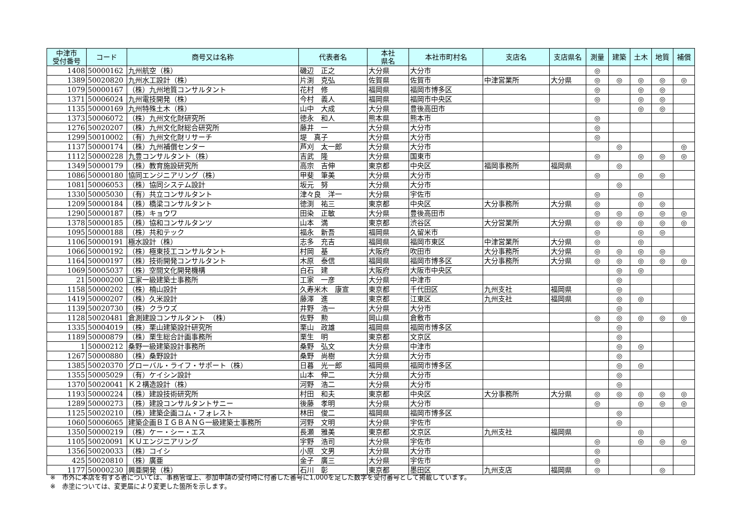| 中津市 受付番号 | コード | 商号又は名称 | 代表者名 | 本社 県名 | 本社市町村名 | 支店名 | 支店県名 | 測量 | 建築 | 土木 | 地質 | 補償 |
| --- | --- | --- | --- | --- | --- | --- | --- | --- | --- | --- | --- | --- |
| 1408 | 50000162 | 九州航空（株） | 磯辺 正之 | 大分県 | 大分市 | | | ◎ | | | | |
| 1389 | 50020820 | 九州水工設計（株） | 片渕 克弘 | 佐賀県 | 佐賀市 | 中津営業所 | 大分県 | ◎ | ◎ | ◎ | ◎ | ◎ |
| 1079 | 50000167 | （株）九州地質コンサルタント | 花村 修 | 福岡県 | 福岡市博多区 | | | ◎ | | ◎ | ◎ | |
| 1371 | 50006024 | 九州電技開発（株） | 今村 義人 | 福岡県 | 福岡市中央区 | | | ◎ | | ◎ | ◎ | |
| 1135 | 50000169 | 九州特殊土木（株） | 山中 大成 | 大分県 | 豊後高田市 | | | | | ◎ | ◎ | |
| 1373 | 50006072 | （株）九州文化財研究所 | 徳永 和人 | 熊本県 | 熊本市 | | | ◎ | | | | |
| 1276 | 50020207 | （株）九州文化財総合研究所 | 藤井 一 | 大分県 | 大分市 | | | ◎ | | | | |
| 1299 | 50010002 | （有）九州文化財リサーチ | 堤 真子 | 大分県 | 大分市 | | | ◎ | | | | |
| 1137 | 50000174 | （株）九州補償センター | 芦刈 太一郎 | 大分県 | 大分市 | | | | ◎ | | | ◎ |
| 1112 | 50000228 | 九豊コンサルタント（株） | 吉武 隆 | 大分県 | 国東市 | | | ◎ | | ◎ | ◎ | ◎ |
| 1349 | 50000179 | （株）教育施設研究所 | 高宗 吉伸 | 東京都 | 中央区 | 福岡事務所 | 福岡県 | | ◎ | | | |
| 1086 | 50000180 | 協同エンジニアリング（株） | 甲斐 筆美 | 大分県 | 大分市 | | | ◎ | | ◎ | ◎ | |
| 1081 | 50006053 | （株）協同システム設計 | 坂元 努 | 大分県 | 大分市 | | | | ◎ | | | |
| 1330 | 50005030 | （有）共立コンサルタント | 津々良 洋一 | 大分県 | 宇佐市 | | | ◎ | | ◎ | | |
| 1209 | 50000184 | （株）橋梁コンサルタント | 徳渕 祐三 | 東京都 | 中央区 | 大分事務所 | 大分県 | ◎ | | ◎ | ◎ | |
| 1290 | 50000187 | （株）キョウワ | 田染 正敏 | 大分県 | 豊後高田市 | | | ◎ | ◎ | ◎ | ◎ | ◎ |
| 1378 | 50000185 | （株）協和コンサルタンツ | 山本 満 | 東京都 | 渋谷区 | 大分営業所 | 大分県 | ◎ | ◎ | ◎ | ◎ | ◎ |
| 1095 | 50000188 | （株）共和テック | 福永 新吾 | 福岡県 | 久留米市 | | | ◎ | | ◎ | ◎ | |
| 1106 | 50000191 | 極水設計（株） | 志多 充吉 | 福岡県 | 福岡市東区 | 中津営業所 | 大分県 | ◎ | | ◎ | | |
| 1066 | 50000192 | （株）極東技工コンサルタント | 村岡 基 | 大阪府 | 吹田市 | 大分事務所 | 大分県 | ◎ | ◎ | ◎ | ◎ | |
| 1164 | 50000197 | （株）技術開発コンサルタント | 木原 泰信 | 福岡県 | 福岡市博多区 | 大分事務所 | 大分県 | ◎ | ◎ | ◎ | ◎ | ◎ |
| 1069 | 50005037 | （株）空間文化開発機構 | 白石 建 | 大阪府 | 大阪市中央区 | | | | ◎ | ◎ | | |
| 21 | 50000200 | 工家一級建築士事務所 | 工家 一彦 | 大分県 | 中津市 | | | | ◎ | | | |
| 1158 | 50000202 | （株）楠山設計 | 久寿米木 康宣 | 東京都 | 千代田区 | 九州支社 | 福岡県 | | ◎ | | | |
| 1419 | 50000207 | （株）久米設計 | 藤澤 進 | 東京都 | 江東区 | 九州支社 | 福岡県 | | ◎ | ◎ | | |
| 1139 | 50020730 | （株）クラウズ | 井野 浩一 | 大分県 | 大分市 | | | | ◎ | | | |
| 1128 | 50020481 | 倉測建設コンサルタント （株） | 佐野 勲 | 岡山県 | 倉敷市 | | | ◎ | ◎ | ◎ | ◎ | ◎ |
| 1335 | 50004019 | （株）栗山建築設計研究所 | 栗山 政雄 | 福岡県 | 福岡市博多区 | | | | ◎ | | | |
| 1189 | 50000879 | （株）栗生総合計画事務所 | 栗生 明 | 東京都 | 文京区 | | | | ◎ | | | |
| 1 | 50000212 | 桑野一級建築設計事務所 | 桑野 弘文 | 大分県 | 中津市 | | | | ◎ | ◎ | | |
| 1267 | 50000880 | （株）桑野設計 | 桑野 尚樹 | 大分県 | 大分市 | | | | ◎ | | | |
| 1385 | 50020370 | グローバル・ライフ・サポート（株） | 日暮 光一郎 | 福岡県 | 福岡市博多区 | | | | ◎ | ◎ | | |
| 1355 | 50005029 | （有）ケイシン設計 | 山本 伸二 | 大分県 | 大分市 | | | | ◎ | | | |
| 1370 | 50020041 | Ｋ２構造設計（株） | 河野 浩二 | 大分県 | 大分市 | | | | ◎ | | | |
| 1193 | 50000224 | （株）建設技術研究所 | 村田 和夫 | 東京都 | 中央区 | 大分事務所 | 大分県 | ◎ | ◎ | ◎ | ◎ | ◎ |
| 1289 | 50000273 | （株）建設コンサルタントサニー | 後藤 孝明 | 大分県 | 大分市 | | | ◎ | | ◎ | ◎ | ◎ |
| 1125 | 50020210 | （株）建築企画コム・フォレスト | 林田 俊二 | 福岡県 | 福岡市博多区 | | | | ◎ | | | |
| 1060 | 50006065 | 建築企画ＢＩＧＢＡＮＧ一級建築士事務所 | 河野 文明 | 大分県 | 宇佐市 | | | | ◎ | | | |
| 1350 | 50000219 | （株）ケー・シー・エス | 長瀬 雅美 | 東京都 | 文京区 | 九州支社 | 福岡県 | | | ◎ | | |
| 1105 | 50020091 | ＫＵエンジニアリング | 宇野 浩司 | 大分県 | 宇佐市 | | | ◎ | | ◎ | ◎ | ◎ |
| 1356 | 50020033 | （株）コイシ | 小原 文男 | 大分県 | 大分市 | | | ◎ | | | | |
| 425 | 50020810 | （株）廣亜 | 金子 廣三 | 大分県 | 宇佐市 | | | ◎ | | | | |
| 1177 | 50000230 | 興亜開発（株） | 石川 彰 | 東京都 | 墨田区 | 九州支店 | 福岡県 | ◎ | | | ◎ | |
※　市外に本店を有する者については、事務管理上、参加申請の受付時に付番した番号に1,000を足した数字を受付番号として掲載しています。
※　赤塗については、変更届により変更した箇所を示します。